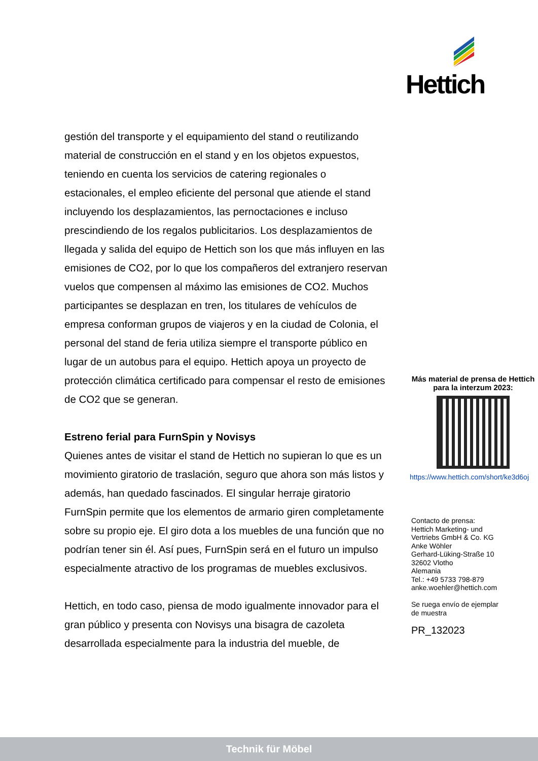Hettich
gestión del transporte y el equipamiento del stand o reutilizando material de construcción en el stand y en los objetos expuestos, teniendo en cuenta los servicios de catering regionales o estacionales, el empleo eficiente del personal que atiende el stand incluyendo los desplazamientos, las pernoctaciones e incluso prescindiendo de los regalos publicitarios. Los desplazamientos de llegada y salida del equipo de Hettich son los que más influyen en las emisiones de CO2, por lo que los compañeros del extranjero reservan vuelos que compensen al máximo las emisiones de CO2. Muchos participantes se desplazan en tren, los titulares de vehículos de empresa conforman grupos de viajeros y en la ciudad de Colonia, el personal del stand de feria utiliza siempre el transporte público en lugar de un autobus para el equipo. Hettich apoya un proyecto de protección climática certificado para compensar el resto de emisiones de CO2 que se generan.
Estreno ferial para FurnSpin y Novisys
Quienes antes de visitar el stand de Hettich no supieran lo que es un movimiento giratorio de traslación, seguro que ahora son más listos y además, han quedado fascinados. El singular herraje giratorio FurnSpin permite que los elementos de armario giren completamente sobre su propio eje. El giro dota a los muebles de una función que no podrían tener sin él. Así pues, FurnSpin será en el futuro un impulso especialmente atractivo de los programas de muebles exclusivos.
Hettich, en todo caso, piensa de modo igualmente innovador para el gran público y presenta con Novisys una bisagra de cazoleta desarrollada especialmente para la industria del mueble, de
Más material de prensa de Hettich para la interzum 2023:
https://www.hettich.com/short/ke3d6oj
Contacto de prensa:
Hettich Marketing- und
Vertriebs GmbH & Co. KG
Anke Wöhler
Gerhard-Lüking-Straße 10
32602 Vlotho
Alemania
Tel.: +49 5733 798-879
anke.woehler@hettich.com
Se ruega envío de ejemplar
de muestra
PR_132023
Technik für Möbel